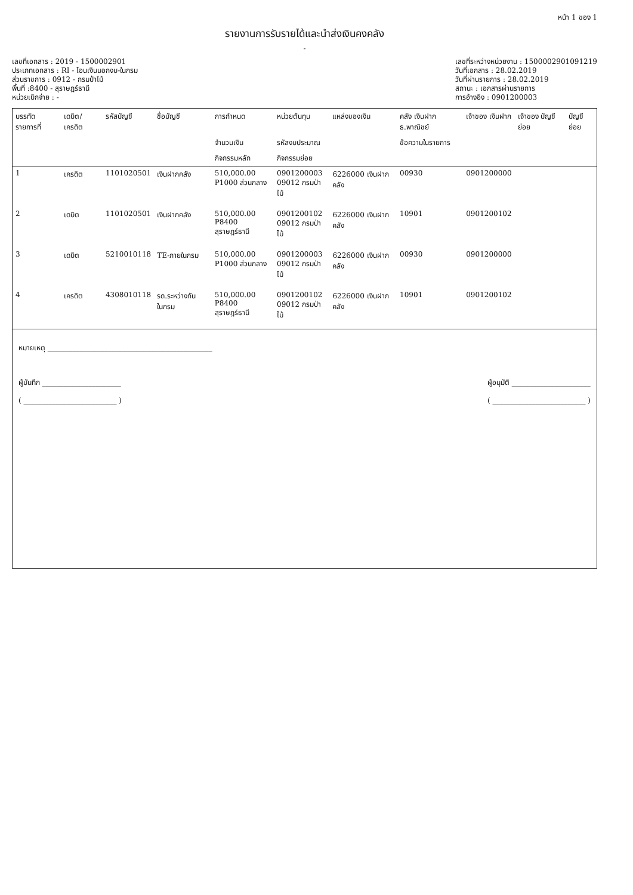หน้า 1 ของ 1
รายงานการรับรายได้และนำส่งเงินคงคลัง
-
เลขที่เอกสาร : 2019 - 1500002901
ประเภทเอกสาร : RI - โอนเงินนอกงบ-ในกรม
ส่วนราชการ : 0912 - กรมป่าไม้
พื้นที่ :8400 - สุราษฎร์ธานี
หน่วยเบิกจ่าย : -
เลขที่ระหว่างหน่วยงาน : 1500002901091219
วันที่เอกสาร : 28.02.2019
วันที่ผ่านรายการ : 28.02.2019
สถานะ : เอกสารผ่านรายการ
การอ้างอิง : 0901200003
| บรรทัด รายการที่ | เดบิต/ เครดิต | รหัสบัญชี | ชื่อบัญชี | การกำหนด | หน่วยต้นทุน | แหล่งของเงิน | คลัง เงินฝาก ธ.พาณิชย์ | เจ้าของ เงินฝาก | เจ้าของ บัญชีย่อย | บัญชีย่อย |
| --- | --- | --- | --- | --- | --- | --- | --- | --- | --- | --- |
| | | | | จำนวนเงิน | รหัสงบประมาณ | | ข้อความในรายการ | | | |
| | | | | กิจกรรมหลัก | กิจกรรมย่อย | | | | | |
| 1 | เครดิต | 1101020501 | เงินฝากคลัง | 510,000.00 P1000 ส่วนกลาง | 0901200003 09012 กรมป่าไม้ | 6226000 เงินฝากคลัง | 00930 | 0901200000 | | |
| 2 | เดบิต | 1101020501 | เงินฝากคลัง | 510,000.00 P8400 สุราษฎร์ธานี | 0901200102 09012 กรมป่าไม้ | 6226000 เงินฝากคลัง | 10901 | 0901200102 | | |
| 3 | เดบิต | 5210010118 | TE-ภายในกรม | 510,000.00 P1000 ส่วนกลาง | 0901200003 09012 กรมป่าไม้ | 6226000 เงินฝากคลัง | 00930 | 0901200000 | | |
| 4 | เครดิต | 4308010118 | รด.ระหว่างกันในกรม | 510,000.00 P8400 สุราษฎร์ธานี | 0901200102 09012 กรมป่าไม้ | 6226000 เงินฝากคลัง | 10901 | 0901200102 | | |
หมายเหตุ ______________________________________________
ผู้บันทึก ______________________
( __________________________ )
ผู้อนุมัติ ______________________
( __________________________ )